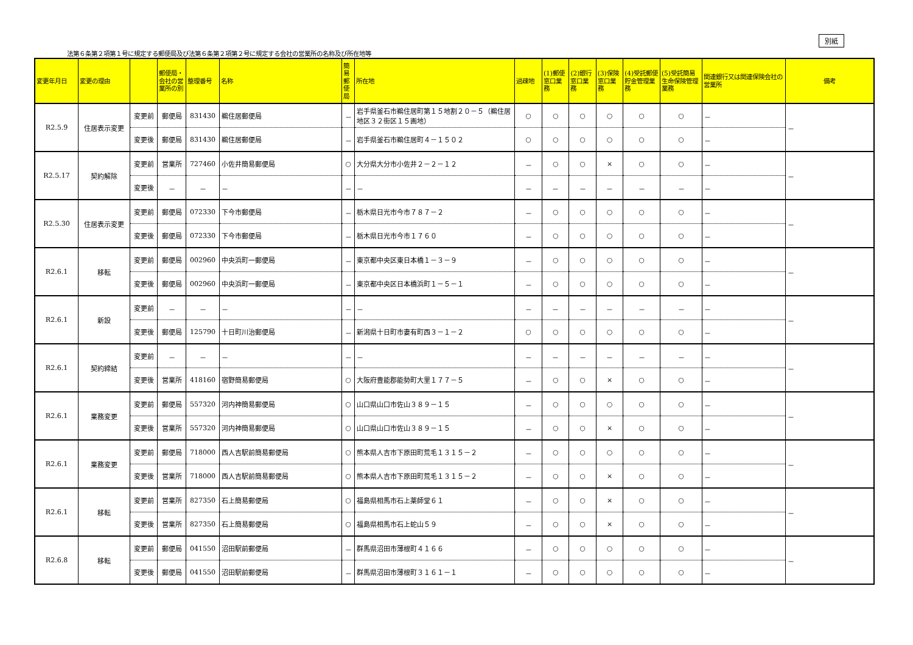別紙
法第６条第２項第１号に規定する郵便局及び法第６条第２項第２号に規定する会社の営業所の名称及び所在地等
| 変更年月日 | 変更の理由 | | 郵便局・会社の営業所の別 | 整理番号 | 名称 | 簡易郵便局 | 所在地 | 過疎地 | (1)郵便窓口業務 | (2)銀行窓口業務 | (3)保険窓口業務 | (4)受託郵便貯金管理業務 | (5)受託簡易生命保険管理業務 | 関連銀行又は関連保険会社の営業所 | 備考 |
| --- | --- | --- | --- | --- | --- | --- | --- | --- | --- | --- | --- | --- | --- | --- | --- |
| R2.5.9 | 住居表示変更 | 変更前 | 郵便局 | 831430 | 鵜住居郵便局 | － | 岩手県釜石市鵜住居町第１５地割２０－５（鵜住居地区３２街区１５画地） | ○ | ○ | ○ | ○ | ○ | ○ | － | － |
| | | 変更後 | 郵便局 | 831430 | 鵜住居郵便局 | － | 岩手県釜石市鵜住居町４－１５０２ | ○ | ○ | ○ | ○ | ○ | ○ | － | |
| R2.5.17 | 契約解除 | 変更前 | 営業所 | 727460 | 小佐井簡易郵便局 | ○ | 大分県大分市小佐井２－２－１２ | － | ○ | ○ | × | ○ | ○ | － | － |
| | | 変更後 | － | － | － | － | － | － | － | － | － | － | － | － | |
| R2.5.30 | 住居表示変更 | 変更前 | 郵便局 | 072330 | 下今市郵便局 | － | 栃木県日光市今市７８７－２ | － | ○ | ○ | ○ | ○ | ○ | － | － |
| | | 変更後 | 郵便局 | 072330 | 下今市郵便局 | － | 栃木県日光市今市１７６０ | － | ○ | ○ | ○ | ○ | ○ | － | |
| R2.6.1 | 移転 | 変更前 | 郵便局 | 002960 | 中央浜町一郵便局 | － | 東京都中央区東日本橋１－３－９ | － | ○ | ○ | ○ | ○ | ○ | － | － |
| | | 変更後 | 郵便局 | 002960 | 中央浜町一郵便局 | － | 東京都中央区日本橋浜町１－５－１ | － | ○ | ○ | ○ | ○ | ○ | － | |
| R2.6.1 | 新設 | 変更前 | － | － | － | － | － | － | － | － | － | － | － | － | － |
| | | 変更後 | 郵便局 | 125790 | 十日町川治郵便局 | － | 新潟県十日町市妻有町西３－１－２ | ○ | ○ | ○ | ○ | ○ | ○ | － | |
| R2.6.1 | 契約締結 | 変更前 | － | － | － | － | － | － | － | － | － | － | － | － | － |
| | | 変更後 | 営業所 | 418160 | 宿野簡易郵便局 | ○ | 大阪府豊能郡能勢町大里１７７－５ | － | ○ | ○ | × | ○ | ○ | － | |
| R2.6.1 | 業務変更 | 変更前 | 郵便局 | 557320 | 河内神簡易郵便局 | ○ | 山口県山口市佐山３８９－１５ | － | ○ | ○ | ○ | ○ | ○ | － | － |
| | | 変更後 | 営業所 | 557320 | 河内神簡易郵便局 | ○ | 山口県山口市佐山３８９－１５ | － | ○ | ○ | × | ○ | ○ | － | |
| R2.6.1 | 業務変更 | 変更前 | 郵便局 | 718000 | 西人吉駅前簡易郵便局 | ○ | 熊本県人吉市下原田町荒毛１３１５－２ | － | ○ | ○ | ○ | ○ | ○ | － | － |
| | | 変更後 | 営業所 | 718000 | 西人吉駅前簡易郵便局 | ○ | 熊本県人吉市下原田町荒毛１３１５－２ | － | ○ | ○ | × | ○ | ○ | － | |
| R2.6.1 | 移転 | 変更前 | 営業所 | 827350 | 石上簡易郵便局 | ○ | 福島県相馬市石上薬師堂６１ | － | ○ | ○ | × | ○ | ○ | － | － |
| | | 変更後 | 営業所 | 827350 | 石上簡易郵便局 | ○ | 福島県相馬市石上蛇山５９ | － | ○ | ○ | × | ○ | ○ | － | |
| R2.6.8 | 移転 | 変更前 | 郵便局 | 041550 | 沼田駅前郵便局 | － | 群馬県沼田市薄根町４１６６ | － | ○ | ○ | ○ | ○ | ○ | － | － |
| | | 変更後 | 郵便局 | 041550 | 沼田駅前郵便局 | － | 群馬県沼田市薄根町３１６１－１ | － | ○ | ○ | ○ | ○ | ○ | － | |